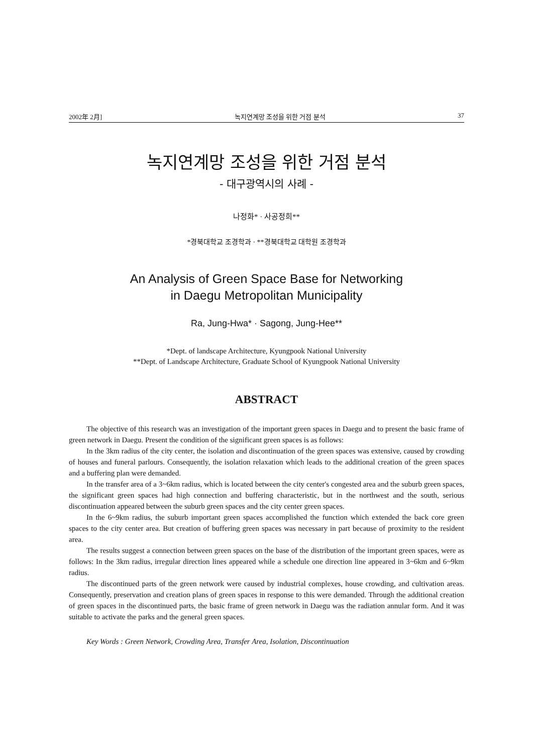2002年 2月] 녹지연계망 조성을 위한 거점 분석 37
녹지연계망 조성을 위한 거점 분석
- 대구광역시의 사례 -
나정화* · 사공정희**
*경북대학교 조경학과 · **경북대학교 대학원 조경학과
An Analysis of Green Space Base for Networking
in Daegu Metropolitan Municipality
Ra, Jung-Hwa* · Sagong, Jung-Hee**
*Dept. of landscape Architecture, Kyungpook National University
**Dept. of Landscape Architecture, Graduate School of Kyungpook National University
ABSTRACT
The objective of this research was an investigation of the important green spaces in Daegu and to present the basic frame of green network in Daegu. Present the condition of the significant green spaces is as follows:
In the 3km radius of the city center, the isolation and discontinuation of the green spaces was extensive, caused by crowding of houses and funeral parlours. Consequently, the isolation relaxation which leads to the additional creation of the green spaces and a buffering plan were demanded.
In the transfer area of a 3~6km radius, which is located between the city center's congested area and the suburb green spaces, the significant green spaces had high connection and buffering characteristic, but in the northwest and the south, serious discontinuation appeared between the suburb green spaces and the city center green spaces.
In the 6~9km radius, the suburb important green spaces accomplished the function which extended the back core green spaces to the city center area. But creation of buffering green spaces was necessary in part because of proximity to the resident area.
The results suggest a connection between green spaces on the base of the distribution of the important green spaces, were as follows: In the 3km radius, irregular direction lines appeared while a schedule one direction line appeared in 3~6km and 6~9km radius.
The discontinued parts of the green network were caused by industrial complexes, house crowding, and cultivation areas. Consequently, preservation and creation plans of green spaces in response to this were demanded. Through the additional creation of green spaces in the discontinued parts, the basic frame of green network in Daegu was the radiation annular form. And it was suitable to activate the parks and the general green spaces.
Key Words : Green Network, Crowding Area, Transfer Area, Isolation, Discontinuation